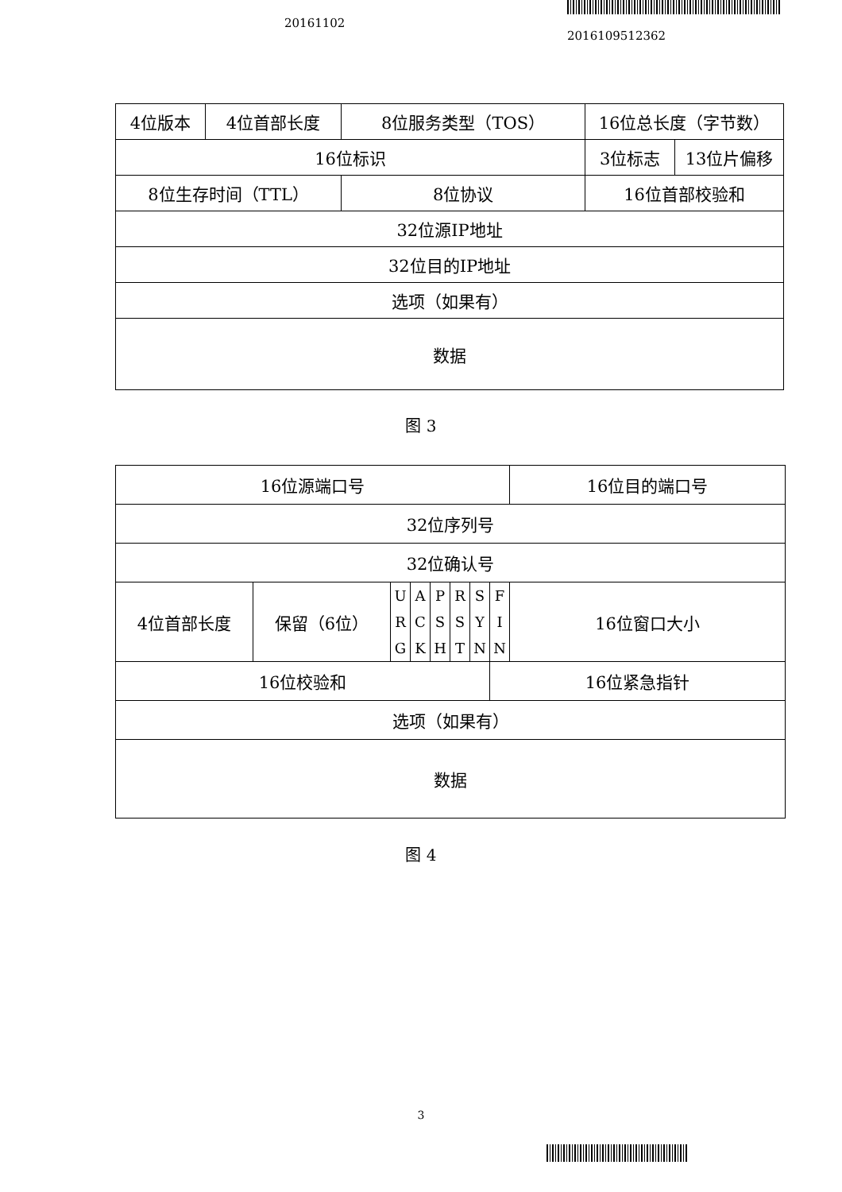20161102
2016109512362
| 4位版本 | 4位首部长度 | 8位服务类型（TOS） | 16位总长度（字节数） | |
| 16位标识 | | | 3位标志 | 13位片偏移 |
| 8位生存时间（TTL） | | 8位协议 | 16位首部校验和 | |
| 32位源IP地址 | | | | |
| 32位目的IP地址 | | | | |
| 选项（如果有） | | | | |
| 数据 | | | | |
图 3
| 16位源端口号 | | | | | | | | 16位目的端口号 |
| 32位序列号 | | | | | | | | |
| 32位确认号 | | | | | | | | |
| 4位首部长度 | 保留（6位） | U R G | A C K | P S H | R S T | S Y N | F I N | 16位窗口大小 |
| 16位校验和 | | | | | | | 16位紧急指针 | |
| 选项（如果有） | | | | | | | | |
| 数据 | | | | | | | | |
图 4
3